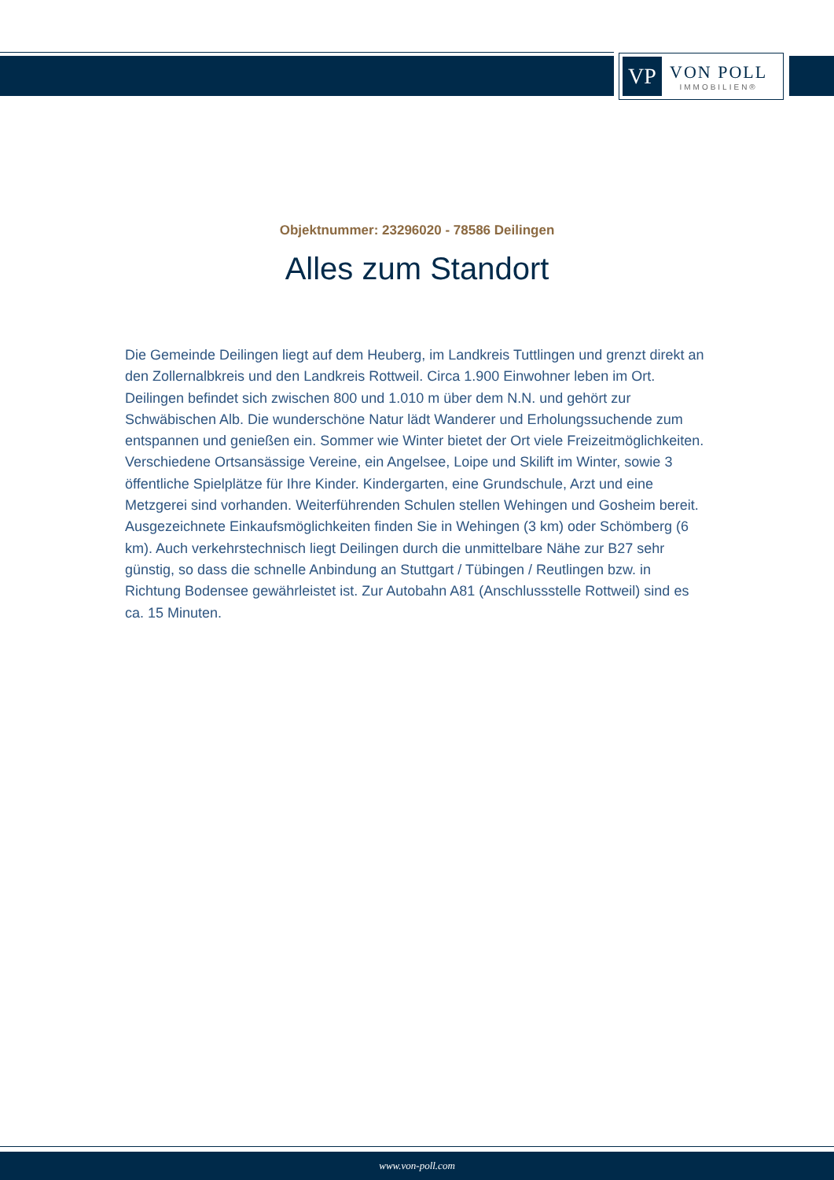VP
VON POLL
IMMOBILIEN®
Objektnummer: 23296020 - 78586 Deilingen
Alles zum Standort
Die Gemeinde Deilingen liegt auf dem Heuberg, im Landkreis Tuttlingen und grenzt direkt an den Zollernalbkreis und den Landkreis Rottweil. Circa 1.900 Einwohner leben im Ort. Deilingen befindet sich zwischen 800 und 1.010 m über dem N.N. und gehört zur Schwäbischen Alb. Die wunderschöne Natur lädt Wanderer und Erholungssuchende zum entspannen und genießen ein. Sommer wie Winter bietet der Ort viele Freizeitmöglichkeiten. Verschiedene Ortsansässige Vereine, ein Angelsee, Loipe und Skilift im Winter, sowie 3 öffentliche Spielplätze für Ihre Kinder. Kindergarten, eine Grundschule, Arzt und eine Metzgerei sind vorhanden. Weiterführenden Schulen stellen Wehingen und Gosheim bereit. Ausgezeichnete Einkaufsmöglichkeiten finden Sie in Wehingen (3 km) oder Schömberg (6 km). Auch verkehrstechnisch liegt Deilingen durch die unmittelbare Nähe zur B27 sehr günstig, so dass die schnelle Anbindung an Stuttgart / Tübingen / Reutlingen bzw. in Richtung Bodensee gewährleistet ist. Zur Autobahn A81 (Anschlussstelle Rottweil) sind es ca. 15 Minuten.
www.von-poll.com